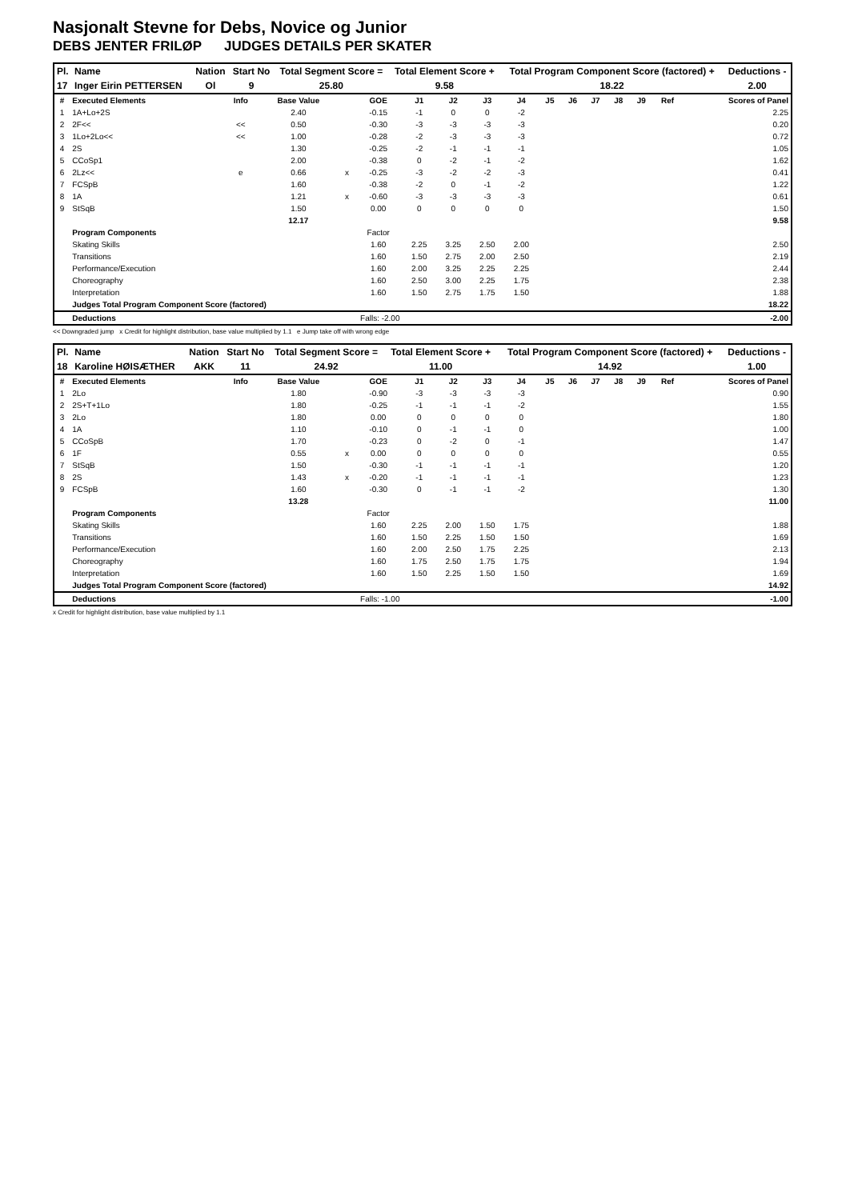Nasjonalt Stevne for Debs, Novice og Junior
DEBS JENTER FRILØP JUDGES DETAILS PER SKATER
| Pl. | Name | Nation | Start No | Total Segment Score = | Total Element Score + | Total Program Component Score (factored) + | Deductions - |
| --- | --- | --- | --- | --- | --- | --- | --- |
| 17 | Inger Eirin PETTERSEN | Ol | 9 | 25.80 | 9.58 | 18.22 | 2.00 |
| # | Executed Elements | Info | Base Value | | GOE | J1 | J2 | J3 | J4 | J5 | J6 | J7 | J8 | J9 | Ref | Scores of Panel |
| --- | --- | --- | --- | --- | --- | --- | --- | --- | --- | --- | --- | --- | --- | --- | --- | --- |
| 1 | 1A+Lo+2S | | 2.40 | | -0.15 | -1 | 0 | 0 | -2 | | | | | | | 2.25 |
| 2 | 2F<< | << | 0.50 | | -0.30 | -3 | -3 | -3 | -3 | | | | | | | 0.20 |
| 3 | 1Lo+2Lo<< | << | 1.00 | | -0.28 | -2 | -3 | -3 | -3 | | | | | | | 0.72 |
| 4 | 2S | | 1.30 | | -0.25 | -2 | -1 | -1 | -1 | | | | | | | 1.05 |
| 5 | CCoSp1 | | 2.00 | | -0.38 | 0 | -2 | -1 | -2 | | | | | | | 1.62 |
| 6 | 2Lz<< | e | 0.66 | x | -0.25 | -3 | -2 | -2 | -3 | | | | | | | 0.41 |
| 7 | FCSpB | | 1.60 | | -0.38 | -2 | 0 | -1 | -2 | | | | | | | 1.22 |
| 8 | 1A | | 1.21 | x | -0.60 | -3 | -3 | -3 | -3 | | | | | | | 0.61 |
| 9 | StSqB | | 1.50 | | 0.00 | 0 | 0 | 0 | 0 | | | | | | | 1.50 |
| | | | 12.17 | | | | | | | | | | | | | 9.58 |
| | Program Components | | | | Factor | | | | | | | | | | | |
| | Skating Skills | | | | 1.60 | 2.25 | 3.25 | 2.50 | 2.00 | | | | | | | 2.50 |
| | Transitions | | | | 1.60 | 1.50 | 2.75 | 2.00 | 2.50 | | | | | | | 2.19 |
| | Performance/Execution | | | | 1.60 | 2.00 | 3.25 | 2.25 | 2.25 | | | | | | | 2.44 |
| | Choreography | | | | 1.60 | 2.50 | 3.00 | 2.25 | 1.75 | | | | | | | 2.38 |
| | Interpretation | | | | 1.60 | 1.50 | 2.75 | 1.75 | 1.50 | | | | | | | 1.88 |
| | Judges Total Program Component Score (factored) | | | | | | | | | | | | | | | 18.22 |
| | Deductions | Falls: -2.00 | | | | | | | | | | | | | | -2.00 |
<< Downgraded jump x Credit for highlight distribution, base value multiplied by 1.1 e Jump take off with wrong edge
| Pl. | Name | Nation | Start No | Total Segment Score = | Total Element Score + | Total Program Component Score (factored) + | Deductions - |
| --- | --- | --- | --- | --- | --- | --- | --- |
| 18 | Karoline HØISÆTHER | AKK | 11 | 24.92 | 11.00 | 14.92 | 1.00 |
| # | Executed Elements | Info | Base Value | | GOE | J1 | J2 | J3 | J4 | J5 | J6 | J7 | J8 | J9 | Ref | Scores of Panel |
| --- | --- | --- | --- | --- | --- | --- | --- | --- | --- | --- | --- | --- | --- | --- | --- | --- |
| 1 | 2Lo | | 1.80 | | -0.90 | -3 | -3 | -3 | -3 | | | | | | | 0.90 |
| 2 | 2S+T+1Lo | | 1.80 | | -0.25 | -1 | -1 | -1 | -2 | | | | | | | 1.55 |
| 3 | 2Lo | | 1.80 | | 0.00 | 0 | 0 | 0 | 0 | | | | | | | 1.80 |
| 4 | 1A | | 1.10 | | -0.10 | 0 | -1 | -1 | 0 | | | | | | | 1.00 |
| 5 | CCoSpB | | 1.70 | | -0.23 | 0 | -2 | 0 | -1 | | | | | | | 1.47 |
| 6 | 1F | | 0.55 | x | 0.00 | 0 | 0 | 0 | 0 | | | | | | | 0.55 |
| 7 | StSqB | | 1.50 | | -0.30 | -1 | -1 | -1 | -1 | | | | | | | 1.20 |
| 8 | 2S | | 1.43 | x | -0.20 | -1 | -1 | -1 | -1 | | | | | | | 1.23 |
| 9 | FCSpB | | 1.60 | | -0.30 | 0 | -1 | -1 | -2 | | | | | | | 1.30 |
| | | | 13.28 | | | | | | | | | | | | | 11.00 |
| | Program Components | | | | Factor | | | | | | | | | | | |
| | Skating Skills | | | | 1.60 | 2.25 | 2.00 | 1.50 | 1.75 | | | | | | | 1.88 |
| | Transitions | | | | 1.60 | 1.50 | 2.25 | 1.50 | 1.50 | | | | | | | 1.69 |
| | Performance/Execution | | | | 1.60 | 2.00 | 2.50 | 1.75 | 2.25 | | | | | | | 2.13 |
| | Choreography | | | | 1.60 | 1.75 | 2.50 | 1.75 | 1.75 | | | | | | | 1.94 |
| | Interpretation | | | | 1.60 | 1.50 | 2.25 | 1.50 | 1.50 | | | | | | | 1.69 |
| | Judges Total Program Component Score (factored) | | | | | | | | | | | | | | | 14.92 |
| | Deductions | Falls: -1.00 | | | | | | | | | | | | | | -1.00 |
x Credit for highlight distribution, base value multiplied by 1.1